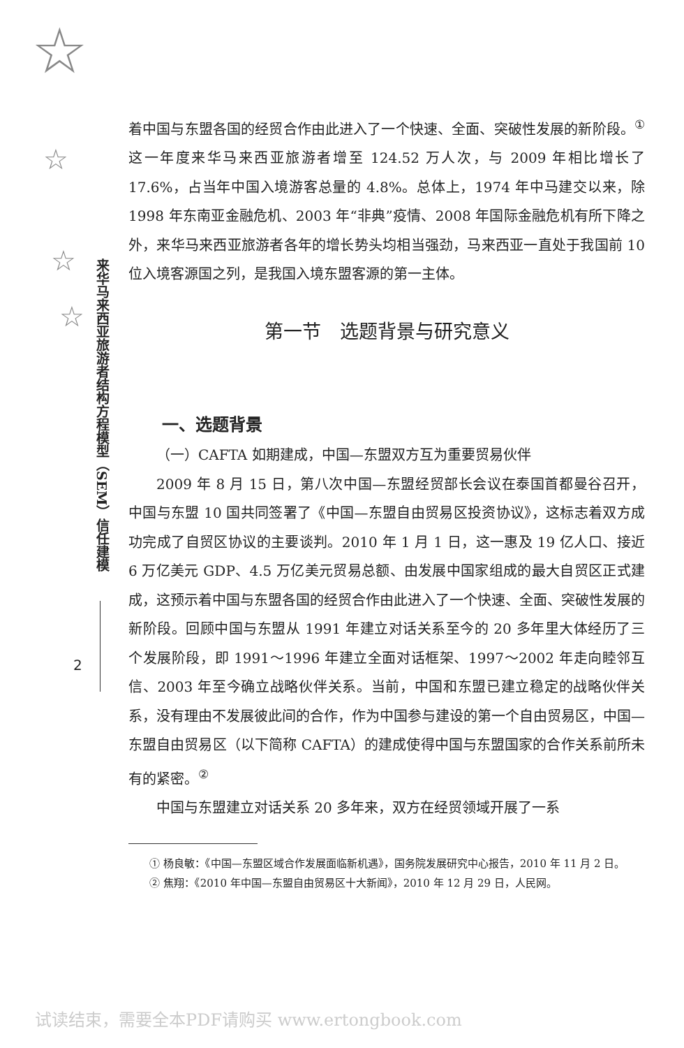☆
☆
☆
☆
来华马来西亚旅游者结构方程模型（SEM）信任建模
2
着中国与东盟各国的经贸合作由此进入了一个快速、全面、突破性发展的新阶段。<sup>①</sup> 这一年度来华马来西亚旅游者增至 124.52 万人次，与 2009 年相比增长了 17.6%，占当年中国入境游客总量的 4.8%。总体上，1974 年中马建交以来，除 1998 年东南亚金融危机、2003 年“非典”疫情、2008 年国际金融危机有所下降之外，来华马来西亚旅游者各年的增长势头均相当强劲，马来西亚一直处于我国前 10 位入境客源国之列，是我国入境东盟客源的第一主体。
第一节　选题背景与研究意义
一、选题背景
（一）CAFTA 如期建成，中国—东盟双方互为重要贸易伙伴
2009 年 8 月 15 日，第八次中国—东盟经贸部长会议在泰国首都曼谷召开，中国与东盟 10 国共同签署了《中国—东盟自由贸易区投资协议》，这标志着双方成功完成了自贸区协议的主要谈判。2010 年 1 月 1 日，这一惠及 19 亿人口、接近 6 万亿美元 GDP、4.5 万亿美元贸易总额、由发展中国家组成的最大自贸区正式建成，这预示着中国与东盟各国的经贸合作由此进入了一个快速、全面、突破性发展的新阶段。回顾中国与东盟从 1991 年建立对话关系至今的 20 多年里大体经历了三个发展阶段，即 1991～1996 年建立全面对话框架、1997～2002 年走向睦邻互信、2003 年至今确立战略伙伴关系。当前，中国和东盟已建立稳定的战略伙伴关系，没有理由不发展彼此间的合作，作为中国参与建设的第一个自由贸易区，中国—东盟自由贸易区（以下简称 CAFTA）的建成使得中国与东盟国家的合作关系前所未有的紧密。<sup>②</sup>
中国与东盟建立对话关系 20 多年来，双方在经贸领域开展了一系
① 杨良敏：《中国—东盟区域合作发展面临新机遇》，国务院发展研究中心报告，2010 年 11 月 2 日。
② 焦翔：《2010 年中国—东盟自由贸易区十大新闻》，2010 年 12 月 29 日，人民网。
试读结束，需要全本PDF请购买 www.ertongbook.com